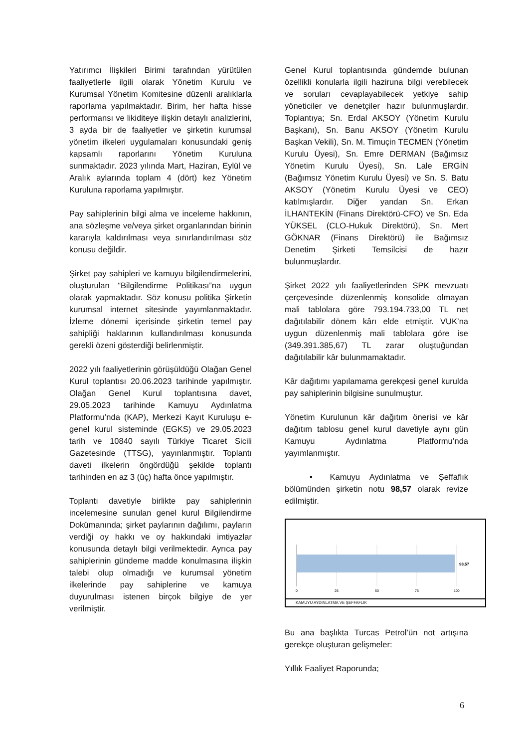Yatırımcı İlişkileri Birimi tarafından yürütülen faaliyetlerle ilgili olarak Yönetim Kurulu ve Kurumsal Yönetim Komitesine düzenli aralıklarla raporlama yapılmaktadır. Birim, her hafta hisse performansı ve likiditeye ilişkin detaylı analizlerini, 3 ayda bir de faaliyetler ve şirketin kurumsal yönetim ilkeleri uygulamaları konusundaki geniş kapsamlı raporlarını Yönetim Kuruluna sunmaktadır. 2023 yılında Mart, Haziran, Eylül ve Aralık aylarında toplam 4 (dört) kez Yönetim Kuruluna raporlama yapılmıştır.
Pay sahiplerinin bilgi alma ve inceleme hakkının, ana sözleşme ve/veya şirket organlarından birinin kararıyla kaldırılması veya sınırlandırılması söz konusu değildir.
Şirket pay sahipleri ve kamuyu bilgilendirmelerini, oluşturulan “Bilgilendirme Politikası”na uygun olarak yapmaktadır. Söz konusu politika Şirketin kurumsal internet sitesinde yayımlanmaktadır. İzleme dönemi içerisinde şirketin temel pay sahipliği haklarının kullandırılması konusunda gerekli özeni gösterdiği belirlenmiştir.
2022 yılı faaliyetlerinin görüşüldüğü Olağan Genel Kurul toplantısı 20.06.2023 tarihinde yapılmıştır. Olağan Genel Kurul toplantısına davet, 29.05.2023 tarihinde Kamuyu Aydınlatma Platformu’nda (KAP), Merkezi Kayıt Kuruluşu e-genel kurul sisteminde (EGKS) ve 29.05.2023 tarih ve 10840 sayılı Türkiye Ticaret Sicili Gazetesinde (TTSG), yayınlanmıştır. Toplantı daveti ilkelerin öngördüğü şekilde toplantı tarihinden en az 3 (üç) hafta önce yapılmıştır.
Toplantı davetiyle birlikte pay sahiplerinin incelemesine sunulan genel kurul Bilgilendirme Dokümanında; şirket paylarının dağılımı, payların verdiği oy hakkı ve oy hakkındaki imtiyazlar konusunda detaylı bilgi verilmektedir. Ayrıca pay sahiplerinin gündeme madde konulmasına ilişkin talebi olup olmadığı ve kurumsal yönetim ilkelerinde pay sahiplerine ve kamuya duyurulması istenen birçok bilgiye de yer verilmiştir.
Genel Kurul toplantısında gündemde bulunan özellikli konularla ilgili haziruna bilgi verebilecek ve soruları cevaplayabilecek yetkiye sahip yöneticiler ve denetçiler hazır bulunmuşlardır. Toplantıya; Sn. Erdal AKSOY (Yönetim Kurulu Başkanı), Sn. Banu AKSOY (Yönetim Kurulu Başkan Vekili), Sn. M. Timuçin TECMEN (Yönetim Kurulu Üyesi), Sn. Emre DERMAN (Bağımsız Yönetim Kurulu Üyesi), Sn. Lale ERGİN (Bağımsız Yönetim Kurulu Üyesi) ve Sn. S. Batu AKSOY (Yönetim Kurulu Üyesi ve CEO) katılmışlardır. Diğer yandan Sn. Erkan İLHANTEKİN (Finans Direktörü-CFO) ve Sn. Eda YÜKSEL (CLO-Hukuk Direktörü), Sn. Mert GÖKNAR (Finans Direktörü) ile Bağımsız Denetim Şirketi Temsilcisi de hazır bulunmuşlardır.
Şirket 2022 yılı faaliyetlerinden SPK mevzuatı çerçevesinde düzenlenmiş konsolide olmayan mali tablolara göre 793.194.733,00 TL net dağıtılabilir dönem kârı elde etmiştir. VUK’na uygun düzenlenmiş mali tablolara göre ise (349.391.385,67) TL zarar oluştuğundan dağıtılabilir kâr bulunmamaktadır.
Kâr dağıtımı yapılamama gerekçesi genel kurulda pay sahiplerinin bilgisine sunulmuştur.
Yönetim Kurulunun kâr dağıtım önerisi ve kâr dağıtım tablosu genel kurul davetiyle aynı gün Kamuyu Aydınlatma Platformu’nda yayımlanmıştır.
▪ Kamuyu Aydınlatma ve Şeffaflık bölümünden şirketin notu 98,57 olarak revize edilmiştir.
98.57
0
25
50
75
100
KAMUYU AYDINLATMA VE ŞEFFAFLIK
Bu ana başlıkta Turcas Petrol’ün not artışına gerekçe oluşturan gelişmeler:
Yıllık Faaliyet Raporunda;
6